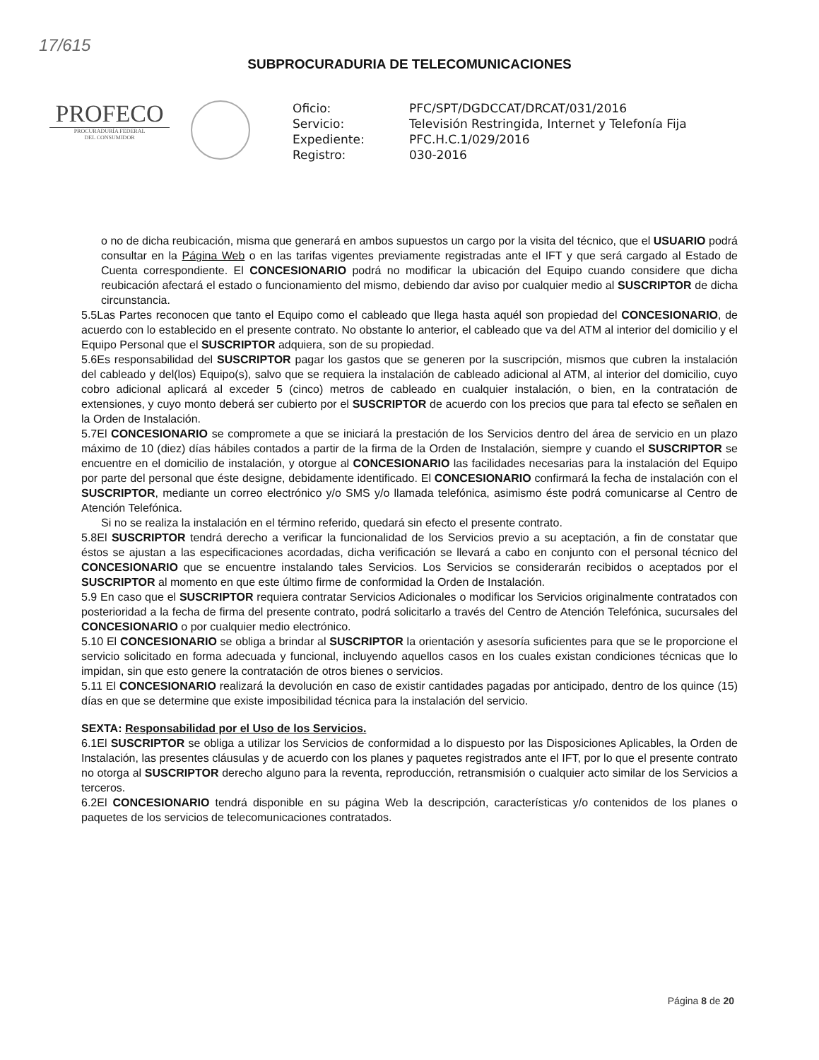17/615
SUBPROCURADURIA DE TELECOMUNICACIONES
PROFECO
PROCURADURÍA FEDERAL
DEL CONSUMIDOR
Oficio: PFC/SPT/DGDCCAT/DRCAT/031/2016 Servicio: Televisión Restringida, Internet y Telefonía Fija Expediente: PFC.H.C.1/029/2016 Registro: 030-2016
o no de dicha reubicación, misma que generará en ambos supuestos un cargo por la visita del técnico, que el USUARIO podrá consultar en la Página Web o en las tarifas vigentes previamente registradas ante el IFT y que será cargado al Estado de Cuenta correspondiente. El CONCESIONARIO podrá no modificar la ubicación del Equipo cuando considere que dicha reubicación afectará el estado o funcionamiento del mismo, debiendo dar aviso por cualquier medio al SUSCRIPTOR de dicha circunstancia.
5.5Las Partes reconocen que tanto el Equipo como el cableado que llega hasta aquél son propiedad del CONCESIONARIO, de acuerdo con lo establecido en el presente contrato. No obstante lo anterior, el cableado que va del ATM al interior del domicilio y el Equipo Personal que el SUSCRIPTOR adquiera, son de su propiedad.
5.6Es responsabilidad del SUSCRIPTOR pagar los gastos que se generen por la suscripción, mismos que cubren la instalación del cableado y del(los) Equipo(s), salvo que se requiera la instalación de cableado adicional al ATM, al interior del domicilio, cuyo cobro adicional aplicará al exceder 5 (cinco) metros de cableado en cualquier instalación, o bien, en la contratación de extensiones, y cuyo monto deberá ser cubierto por el SUSCRIPTOR de acuerdo con los precios que para tal efecto se señalen en la Orden de Instalación.
5.7El CONCESIONARIO se compromete a que se iniciará la prestación de los Servicios dentro del área de servicio en un plazo máximo de 10 (diez) días hábiles contados a partir de la firma de la Orden de Instalación, siempre y cuando el SUSCRIPTOR se encuentre en el domicilio de instalación, y otorgue al CONCESIONARIO las facilidades necesarias para la instalación del Equipo por parte del personal que éste designe, debidamente identificado. El CONCESIONARIO confirmará la fecha de instalación con el SUSCRIPTOR, mediante un correo electrónico y/o SMS y/o llamada telefónica, asimismo éste podrá comunicarse al Centro de Atención Telefónica.
Si no se realiza la instalación en el término referido, quedará sin efecto el presente contrato.
5.8El SUSCRIPTOR tendrá derecho a verificar la funcionalidad de los Servicios previo a su aceptación, a fin de constatar que éstos se ajustan a las especificaciones acordadas, dicha verificación se llevará a cabo en conjunto con el personal técnico del CONCESIONARIO que se encuentre instalando tales Servicios. Los Servicios se considerarán recibidos o aceptados por el SUSCRIPTOR al momento en que este último firme de conformidad la Orden de Instalación.
5.9 En caso que el SUSCRIPTOR requiera contratar Servicios Adicionales o modificar los Servicios originalmente contratados con posterioridad a la fecha de firma del presente contrato, podrá solicitarlo a través del Centro de Atención Telefónica, sucursales del CONCESIONARIO o por cualquier medio electrónico.
5.10 El CONCESIONARIO se obliga a brindar al SUSCRIPTOR la orientación y asesoría suficientes para que se le proporcione el servicio solicitado en forma adecuada y funcional, incluyendo aquellos casos en los cuales existan condiciones técnicas que lo impidan, sin que esto genere la contratación de otros bienes o servicios.
5.11 El CONCESIONARIO realizará la devolución en caso de existir cantidades pagadas por anticipado, dentro de los quince (15) días en que se determine que existe imposibilidad técnica para la instalación del servicio.
SEXTA: Responsabilidad por el Uso de los Servicios.
6.1El SUSCRIPTOR se obliga a utilizar los Servicios de conformidad a lo dispuesto por las Disposiciones Aplicables, la Orden de Instalación, las presentes cláusulas y de acuerdo con los planes y paquetes registrados ante el IFT, por lo que el presente contrato no otorga al SUSCRIPTOR derecho alguno para la reventa, reproducción, retransmisión o cualquier acto similar de los Servicios a terceros.
6.2El CONCESIONARIO tendrá disponible en su página Web la descripción, características y/o contenidos de los planes o paquetes de los servicios de telecomunicaciones contratados.
Página 8 de 20